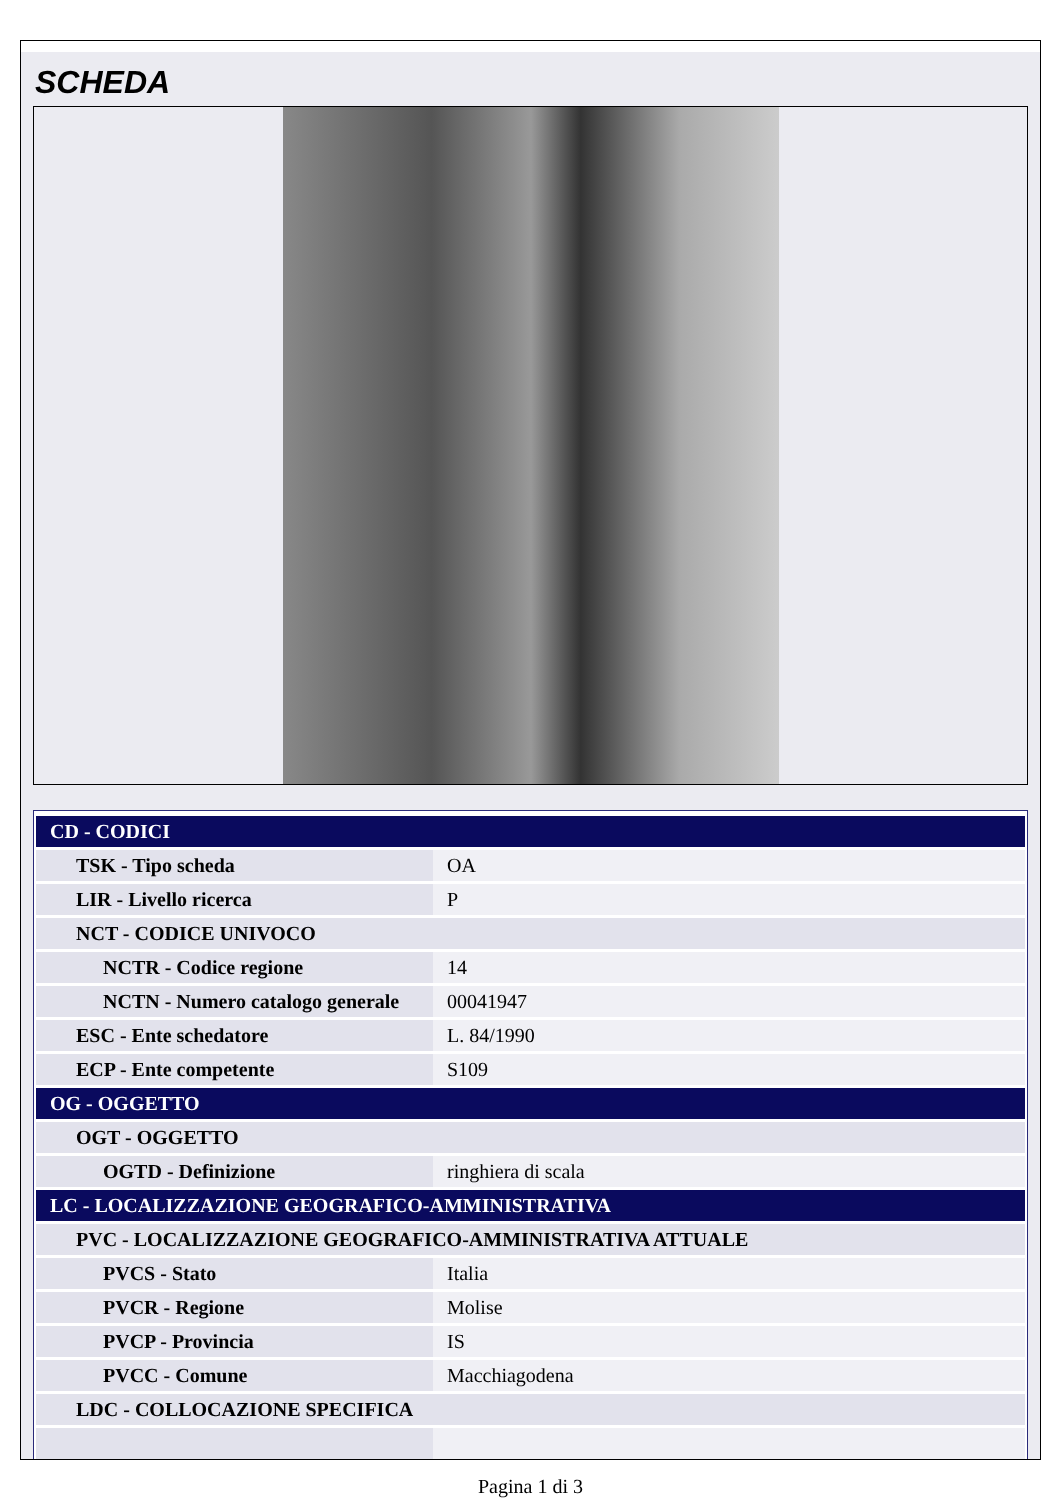SCHEDA
| CD - CODICI | |
| TSK - Tipo scheda | OA |
| LIR - Livello ricerca | P |
| NCT - CODICE UNIVOCO | |
| NCTR - Codice regione | 14 |
| NCTN - Numero catalogo generale | 00041947 |
| ESC - Ente schedatore | L. 84/1990 |
| ECP - Ente competente | S109 |
| OG - OGGETTO | |
| OGT - OGGETTO | |
| OGTD - Definizione | ringhiera di scala |
| LC - LOCALIZZAZIONE GEOGRAFICO-AMMINISTRATIVA | |
| PVC - LOCALIZZAZIONE GEOGRAFICO-AMMINISTRATIVA ATTUALE | |
| PVCS - Stato | Italia |
| PVCR - Regione | Molise |
| PVCP - Provincia | IS |
| PVCC - Comune | Macchiagodena |
| LDC - COLLOCAZIONE SPECIFICA | |
Pagina 1 di 3